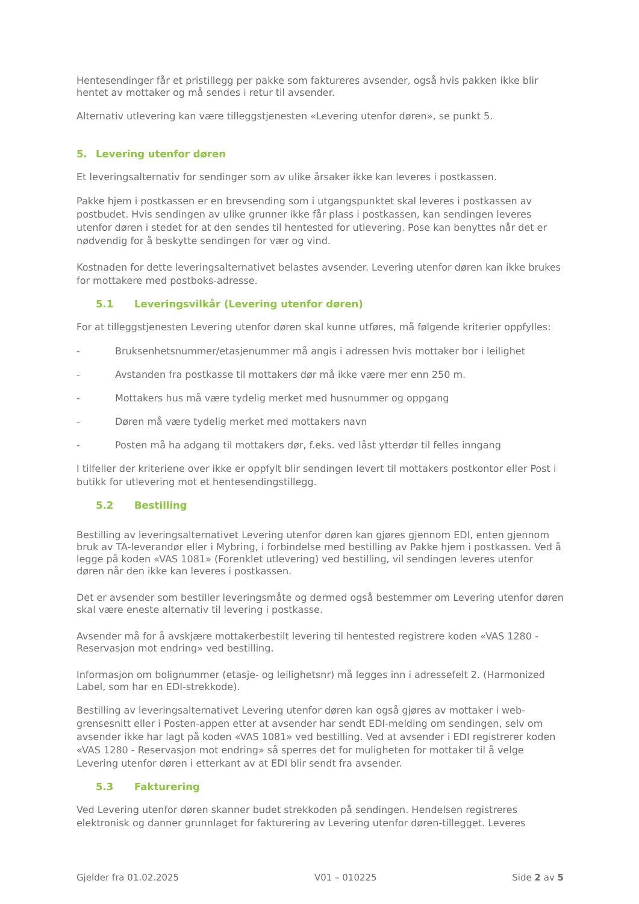Hentesendinger får et pristillegg per pakke som faktureres avsender, også hvis pakken ikke blir hentet av mottaker og må sendes i retur til avsender.
Alternativ utlevering kan være tilleggstjenesten «Levering utenfor døren», se punkt 5.
5. Levering utenfor døren
Et leveringsalternativ for sendinger som av ulike årsaker ikke kan leveres i postkassen.
Pakke hjem i postkassen er en brevsending som i utgangspunktet skal leveres i postkassen av postbudet. Hvis sendingen av ulike grunner ikke får plass i postkassen, kan sendingen leveres utenfor døren i stedet for at den sendes til hentested for utlevering. Pose kan benyttes når det er nødvendig for å beskytte sendingen for vær og vind.
Kostnaden for dette leveringsalternativet belastes avsender. Levering utenfor døren kan ikke brukes for mottakere med postboks-adresse.
5.1 Leveringsvilkår (Levering utenfor døren)
For at tilleggstjenesten Levering utenfor døren skal kunne utføres, må følgende kriterier oppfylles:
- Bruksenhetsnummer/etasjenummer må angis i adressen hvis mottaker bor i leilighet
- Avstanden fra postkasse til mottakers dør må ikke være mer enn 250 m.
- Mottakers hus må være tydelig merket med husnummer og oppgang
- Døren må være tydelig merket med mottakers navn
- Posten må ha adgang til mottakers dør, f.eks. ved låst ytterdør til felles inngang
I tilfeller der kriteriene over ikke er oppfylt blir sendingen levert til mottakers postkontor eller Post i butikk for utlevering mot et hentesendingstillegg.
5.2 Bestilling
Bestilling av leveringsalternativet Levering utenfor døren kan gjøres gjennom EDI, enten gjennom bruk av TA-leverandør eller i Mybring, i forbindelse med bestilling av Pakke hjem i postkassen. Ved å legge på koden «VAS 1081» (Forenklet utlevering) ved bestilling, vil sendingen leveres utenfor døren når den ikke kan leveres i postkassen.
Det er avsender som bestiller leveringsmåte og dermed også bestemmer om Levering utenfor døren skal være eneste alternativ til levering i postkasse.
Avsender må for å avskjære mottakerbestilt levering til hentested registrere koden «VAS 1280 - Reservasjon mot endring» ved bestilling.
Informasjon om bolignummer (etasje- og leilighetsnr) må legges inn i adressefelt 2. (Harmonized Label, som har en EDI-strekkode).
Bestilling av leveringsalternativet Levering utenfor døren kan også gjøres av mottaker i web-grensesnitt eller i Posten-appen etter at avsender har sendt EDI-melding om sendingen, selv om avsender ikke har lagt på koden «VAS 1081» ved bestilling. Ved at avsender i EDI registrerer koden «VAS 1280 - Reservasjon mot endring» så sperres det for muligheten for mottaker til å velge Levering utenfor døren i etterkant av at EDI blir sendt fra avsender.
5.3 Fakturering
Ved Levering utenfor døren skanner budet strekkoden på sendingen. Hendelsen registreres elektronisk og danner grunnlaget for fakturering av Levering utenfor døren-tillegget. Leveres
Gjelder fra 01.02.2025 V01 – 010225 Side 2 av 5